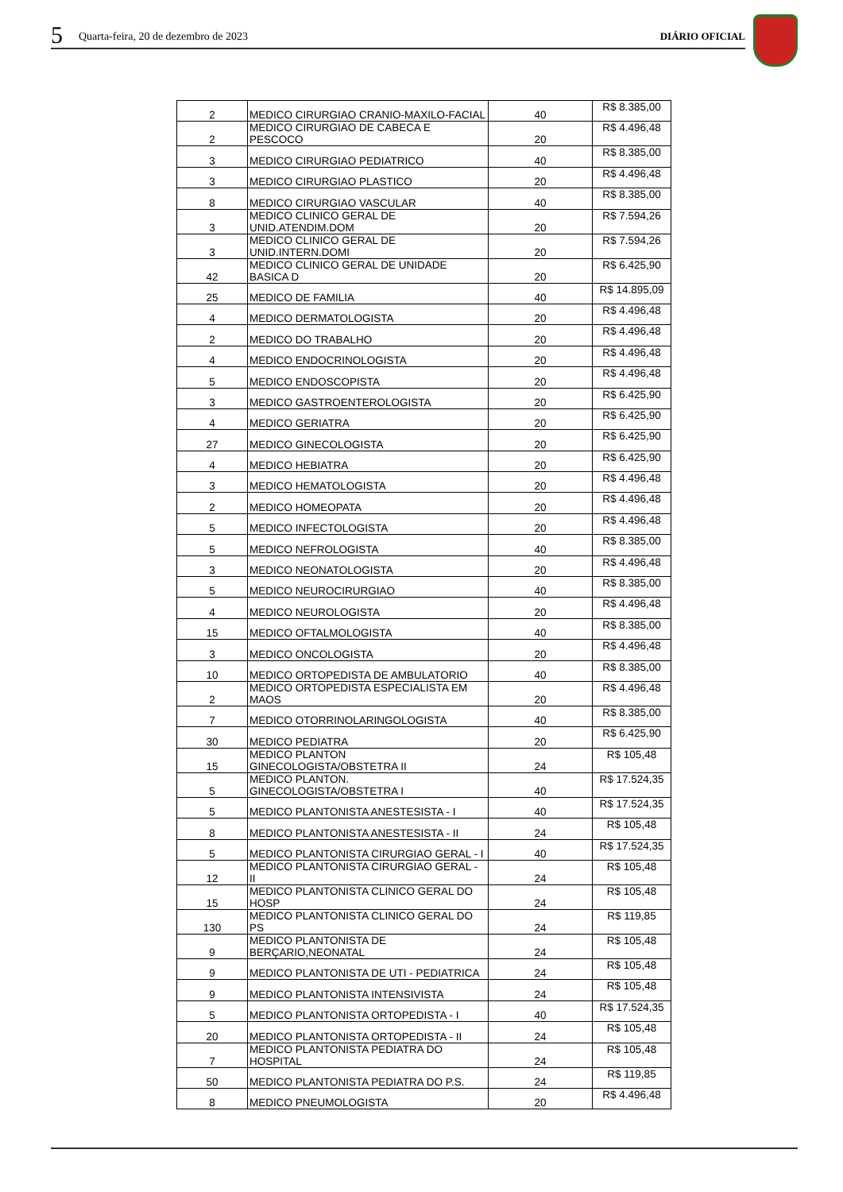5 Quarta-feira, 20 de dezembro de 2023 DIÁRIO OFICIAL
| 2 | MEDICO CIRURGIAO CRANIO-MAXILO-FACIAL | 40 | R$ 8.385,00 |
| 2 | MEDICO CIRURGIAO DE CABECA E PESCOCO | 20 | R$ 4.496,48 |
| 3 | MEDICO CIRURGIAO PEDIATRICO | 40 | R$ 8.385,00 |
| 3 | MEDICO CIRURGIAO PLASTICO | 20 | R$ 4.496,48 |
| 8 | MEDICO CIRURGIAO VASCULAR | 40 | R$ 8.385,00 |
| 3 | MEDICO CLINICO GERAL DE UNID.ATENDIM.DOM | 20 | R$ 7.594,26 |
| 3 | MEDICO CLINICO GERAL DE UNID.INTERN.DOMI | 20 | R$ 7.594,26 |
| 42 | MEDICO CLINICO GERAL DE UNIDADE BASICA D | 20 | R$ 6.425,90 |
| 25 | MEDICO DE FAMILIA | 40 | R$ 14.895,09 |
| 4 | MEDICO DERMATOLOGISTA | 20 | R$ 4.496,48 |
| 2 | MEDICO DO TRABALHO | 20 | R$ 4.496,48 |
| 4 | MEDICO ENDOCRINOLOGISTA | 20 | R$ 4.496,48 |
| 5 | MEDICO ENDOSCOPISTA | 20 | R$ 4.496,48 |
| 3 | MEDICO GASTROENTEROLOGISTA | 20 | R$ 6.425,90 |
| 4 | MEDICO GERIATRA | 20 | R$ 6.425,90 |
| 27 | MEDICO GINECOLOGISTA | 20 | R$ 6.425,90 |
| 4 | MEDICO HEBIATRA | 20 | R$ 6.425,90 |
| 3 | MEDICO HEMATOLOGISTA | 20 | R$ 4.496,48 |
| 2 | MEDICO HOMEOPATA | 20 | R$ 4.496,48 |
| 5 | MEDICO INFECTOLOGISTA | 20 | R$ 4.496,48 |
| 5 | MEDICO NEFROLOGISTA | 40 | R$ 8.385,00 |
| 3 | MEDICO NEONATOLOGISTA | 20 | R$ 4.496,48 |
| 5 | MEDICO NEUROCIRURGIAO | 40 | R$ 8.385,00 |
| 4 | MEDICO NEUROLOGISTA | 20 | R$ 4.496,48 |
| 15 | MEDICO OFTALMOLOGISTA | 40 | R$ 8.385,00 |
| 3 | MEDICO ONCOLOGISTA | 20 | R$ 4.496,48 |
| 10 | MEDICO ORTOPEDISTA DE AMBULATORIO | 40 | R$ 8.385,00 |
| 2 | MEDICO ORTOPEDISTA ESPECIALISTA EM MAOS | 20 | R$ 4.496,48 |
| 7 | MEDICO OTORRINOLARINGOLOGISTA | 40 | R$ 8.385,00 |
| 30 | MEDICO PEDIATRA | 20 | R$ 6.425,90 |
| 15 | MEDICO PLANTON GINECOLOGISTA/OBSTETRA II | 24 | R$ 105,48 |
| 5 | MEDICO PLANTON. GINECOLOGISTA/OBSTETRA I | 40 | R$ 17.524,35 |
| 5 | MEDICO PLANTONISTA ANESTESISTA - I | 40 | R$ 17.524,35 |
| 8 | MEDICO PLANTONISTA ANESTESISTA - II | 24 | R$ 105,48 |
| 5 | MEDICO PLANTONISTA CIRURGIAO GERAL - I | 40 | R$ 17.524,35 |
| 12 | MEDICO PLANTONISTA CIRURGIAO GERAL - II | 24 | R$ 105,48 |
| 15 | MEDICO PLANTONISTA CLINICO GERAL DO HOSP | 24 | R$ 105,48 |
| 130 | MEDICO PLANTONISTA CLINICO GERAL DO PS | 24 | R$ 119,85 |
| 9 | MEDICO PLANTONISTA DE BERÇARIO,NEONATAL | 24 | R$ 105,48 |
| 9 | MEDICO PLANTONISTA DE UTI - PEDIATRICA | 24 | R$ 105,48 |
| 9 | MEDICO PLANTONISTA INTENSIVISTA | 24 | R$ 105,48 |
| 5 | MEDICO PLANTONISTA ORTOPEDISTA - I | 40 | R$ 17.524,35 |
| 20 | MEDICO PLANTONISTA ORTOPEDISTA - II | 24 | R$ 105,48 |
| 7 | MEDICO PLANTONISTA PEDIATRA DO HOSPITAL | 24 | R$ 105,48 |
| 50 | MEDICO PLANTONISTA PEDIATRA DO P.S. | 24 | R$ 119,85 |
| 8 | MEDICO PNEUMOLOGISTA | 20 | R$ 4.496,48 |